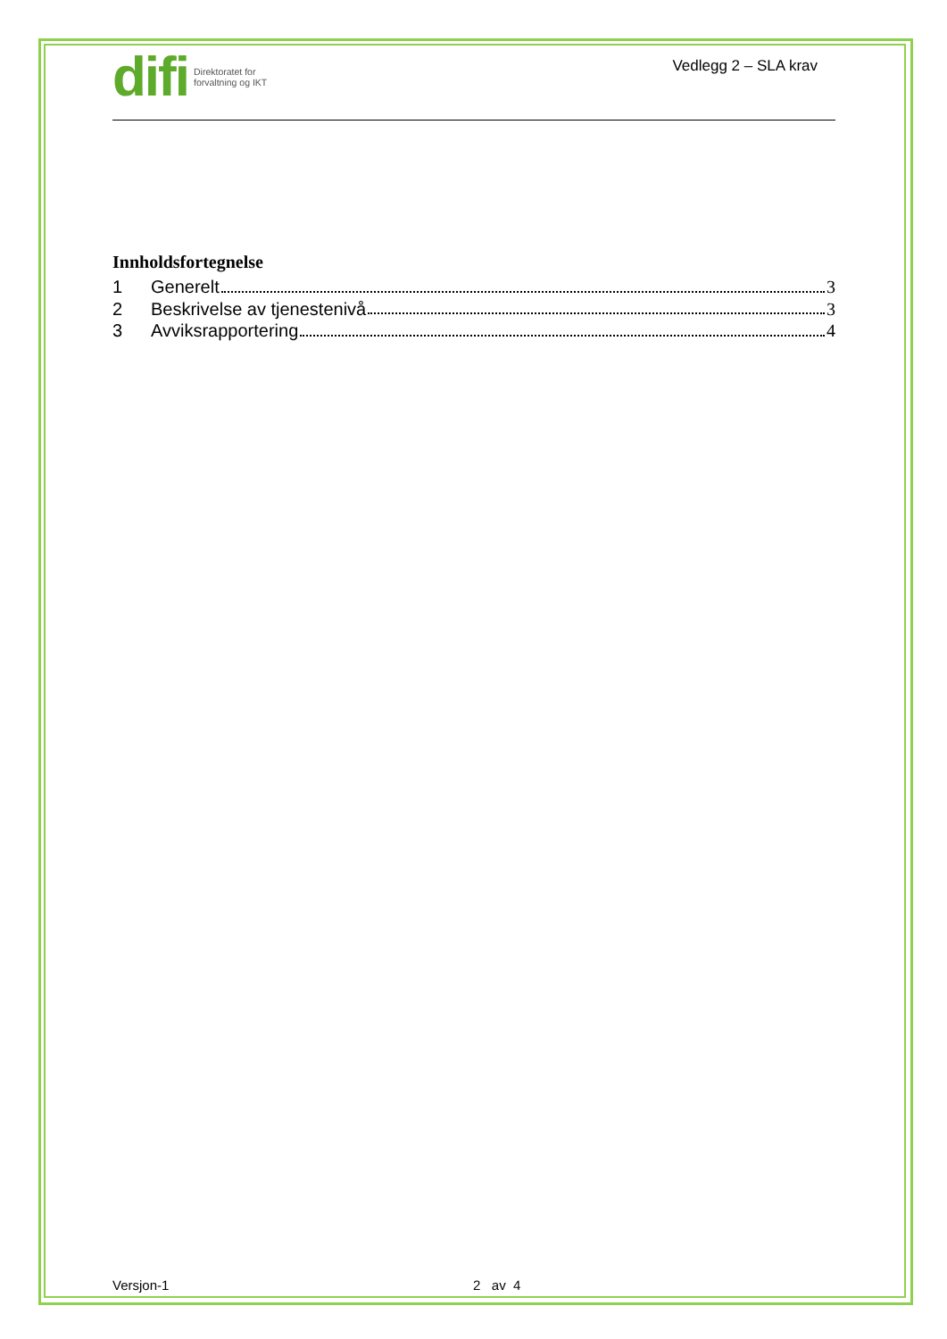difi Direktoratet for
forvaltning og IKT
Vedlegg 2 – SLA krav
Innholdsfortegnelse
1 Generelt 3
2 Beskrivelse av tjenestenivå 3
3 Avviksrapportering 4
Versjon-1 2 av 4